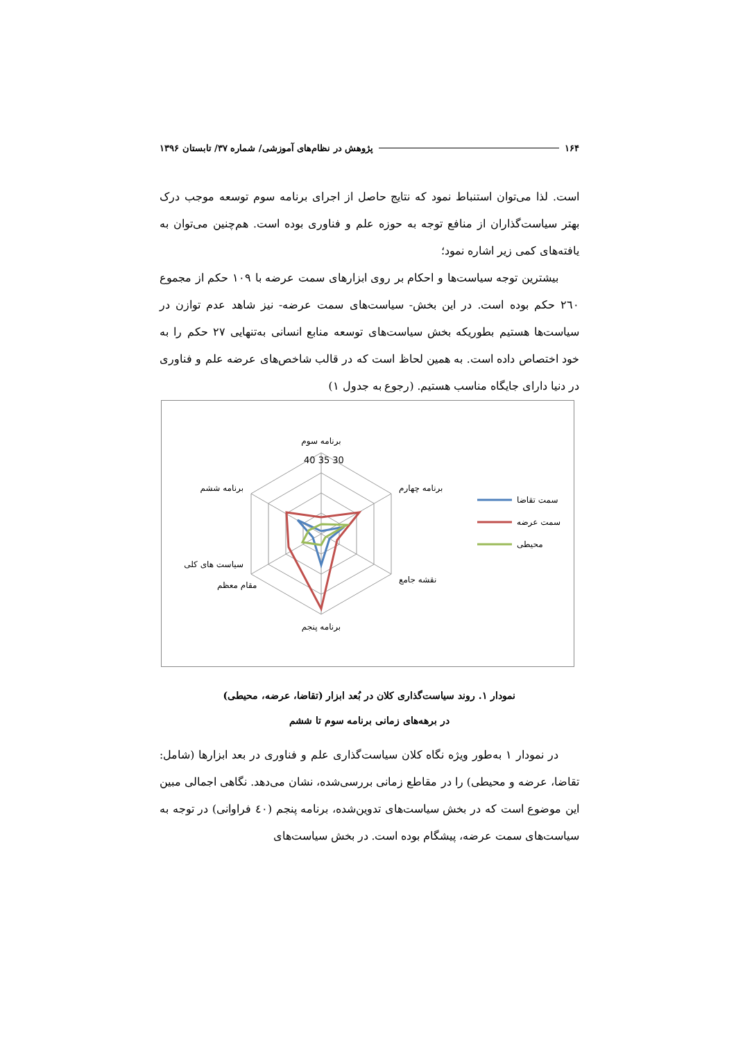۱۶۴ پژوهش در نظام‌های آموزشی/ شماره ۳۷/ تابستان ۱۳۹۶
است. لذا می‌توان استنباط نمود که نتایج حاصل از اجرای برنامه سوم توسعه موجب درک بهتر سیاست‌گذاران از منافع توجه به حوزه علم و فناوری بوده است. هم‌چنین می‌توان به یافته‌های کمی زیر اشاره نمود؛
بیشترین توجه سیاست‌ها و احکام بر روی ابزارهای سمت عرضه با ۱۰۹ حکم از مجموع ۲٦۰ حکم بوده است. در این بخش- سیاست‌های سمت عرضه- نیز شاهد عدم توازن در سیاست‌ها هستیم بطوریکه بخش سیاست‌های توسعه منابع انسانی به‌تنهایی ۲۷ حکم را به خود اختصاص داده است. به همین لحاظ است که در قالب شاخص‌های عرضه علم و فناوری در دنیا دارای جایگاه مناسب هستیم. (رجوع به جدول ۱)
برنامه سوم
برنامه چهارم
نقشه جامع
برنامه پنجم
سیاست های کلی
مقام معظم
برنامه ششم
40 35 30
سمت تقاضا
سمت عرضه
محیطی
نمودار ۱. روند سیاست‌گذاری کلان در بُعد ابزار (تقاضا، عرضه، محیطی)
در برهه‌های زمانی برنامه سوم تا ششم
در نمودار ۱ به‌طور ویژه نگاه کلان سیاست‌گذاری علم و فناوری در بعد ابزارها (شامل: تقاضا، عرضه و محیطی) را در مقاطع زمانی بررسی‌شده، نشان می‌دهد. نگاهی اجمالی مبین این موضوع است که در بخش سیاست‌های تدوین‌شده، برنامه پنجم (٤۰ فراوانی) در توجه به سیاست‌های سمت عرضه، پیشگام بوده است. در بخش سیاست‌های